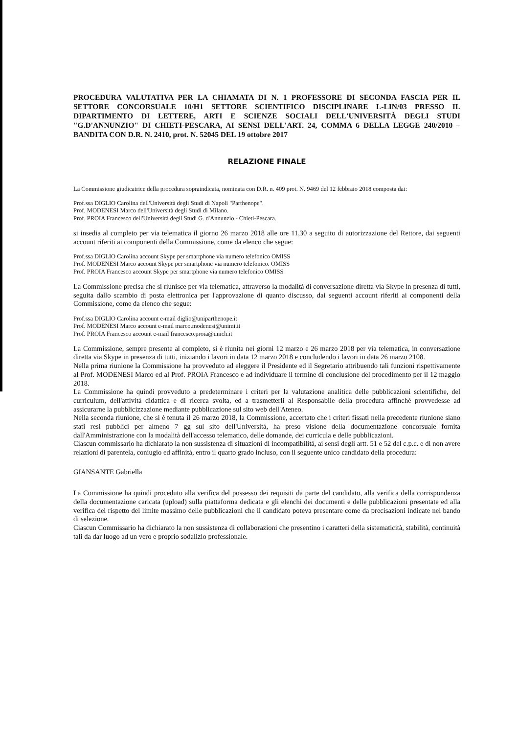PROCEDURA VALUTATIVA PER LA CHIAMATA DI N. 1 PROFESSORE DI SECONDA FASCIA PER IL SETTORE CONCORSUALE 10/H1 SETTORE SCIENTIFICO DISCIPLINARE L-LIN/03 PRESSO IL DIPARTIMENTO DI LETTERE, ARTI E SCIENZE SOCIALI DELL'UNIVERSITÀ DEGLI STUDI "G.D'ANNUNZIO" DI CHIETI-PESCARA, AI SENSI DELL'ART. 24, COMMA 6 DELLA LEGGE 240/2010 – BANDITA CON D.R. N. 2410, prot. N. 52045 DEL 19 ottobre 2017
RELAZIONE FINALE
La Commissione giudicatrice della procedura sopraindicata, nominata con D.R. n. 409 prot. N. 9469 del 12 febbraio 2018 composta dai:
Prof.ssa DIGLIO Carolina dell'Università degli Studi di Napoli "Parthenope".
Prof. MODENESI Marco dell'Università degli Studi di Milano.
Prof. PROIA Francesco dell'Università degli Studi G. d'Annunzio - Chieti-Pescara.
si insedia al completo per via telematica il giorno 26 marzo 2018 alle ore 11,30 a seguito di autorizzazione del Rettore, dai seguenti account riferiti ai componenti della Commissione, come da elenco che segue:
Prof.ssa DIGLIO Carolina account Skype per smartphone via numero telefonico OMISS
Prof. MODENESI Marco account Skype per smartphone via numero telefonico. OMISS
Prof. PROIA Francesco account Skype per smartphone via numero telefonico OMISS
La Commissione precisa che si riunisce per via telematica, attraverso la modalità di conversazione diretta via Skype in presenza di tutti, seguita dallo scambio di posta elettronica per l'approvazione di quanto discusso, dai seguenti account riferiti ai componenti della Commissione, come da elenco che segue:
Prof.ssa DIGLIO Carolina account e-mail diglio@uniparthenope.it
Prof. MODENESI Marco account e-mail marco.modenesi@unimi.it
Prof. PROIA Francesco account e-mail francesco.proia@unich.it
La Commissione, sempre presente al completo, si è riunita nei giorni 12 marzo e 26 marzo 2018 per via telematica, in conversazione diretta via Skype in presenza di tutti, iniziando i lavori in data 12 marzo 2018 e concludendo i lavori in data 26 marzo 2108.
Nella prima riunione la Commissione ha provveduto ad eleggere il Presidente ed il Segretario attribuendo tali funzioni rispettivamente al Prof. MODENESI Marco ed al Prof. PROIA Francesco e ad individuare il termine di conclusione del procedimento per il 12 maggio 2018.
La Commissione ha quindi provveduto a predeterminare i criteri per la valutazione analitica delle pubblicazioni scientifiche, del curriculum, dell'attività didattica e di ricerca svolta, ed a trasmetterli al Responsabile della procedura affinché provvedesse ad assicurarne la pubblicizzazione mediante pubblicazione sul sito web dell'Ateneo.
Nella seconda riunione, che si è tenuta il 26 marzo 2018, la Commissione, accertato che i criteri fissati nella precedente riunione siano stati resi pubblici per almeno 7 gg sul sito dell'Università, ha preso visione della documentazione concorsuale fornita dall'Amministrazione con la modalità dell'accesso telematico, delle domande, dei curricula e delle pubblicazioni.
Ciascun commissario ha dichiarato la non sussistenza di situazioni di incompatibilità, ai sensi degli artt. 51 e 52 del c.p.c. e di non avere relazioni di parentela, coniugio ed affinità, entro il quarto grado incluso, con il seguente unico candidato della procedura:
GIANSANTE Gabriella
La Commissione ha quindi proceduto alla verifica del possesso dei requisiti da parte del candidato, alla verifica della corrispondenza della documentazione caricata (upload) sulla piattaforma dedicata e gli elenchi dei documenti e delle pubblicazioni presentate ed alla verifica del rispetto del limite massimo delle pubblicazioni che il candidato poteva presentare come da precisazioni indicate nel bando di selezione.
Ciascun Commissario ha dichiarato la non sussistenza di collaborazioni che presentino i caratteri della sistematicità, stabilità, continuità tali da dar luogo ad un vero e proprio sodalizio professionale.